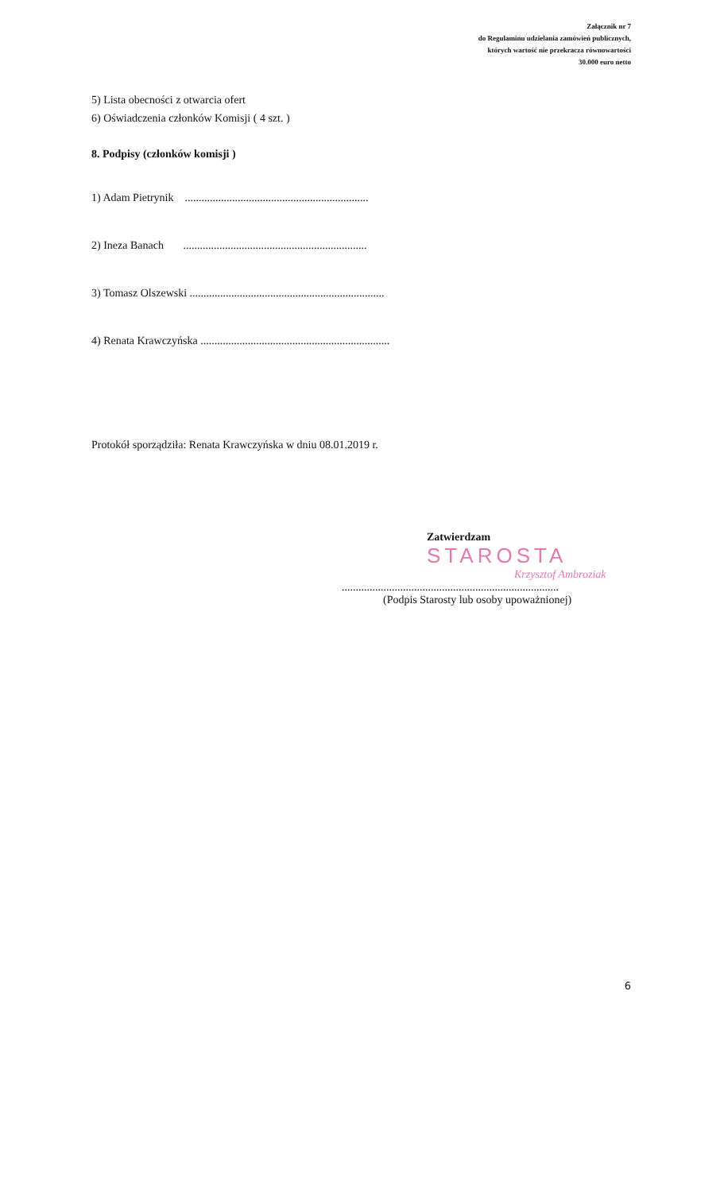Załącznik nr 7
do Regulaminu udzielania zamówień publicznych,
których wartość nie przekracza równowartości
30.000 euro netto
5) Lista obecności z otwarcia ofert
6) Oświadczenia członków Komisji ( 4 szt. )
8. Podpisy (członków komisji )
1) Adam Pietrynik ..................................................................
2) Ineza Banach ..................................................................
3) Tomasz Olszewski ......................................................................
4) Renata Krawczyńska ....................................................................
Protokół sporządziła: Renata Krawczyńska w dniu 08.01.2019 r.
Zatwierdzam
STAROSTA
Krzysztof Ambroziak
..............................................................................
(Podpis Starosty lub osoby upoważnionej)
6